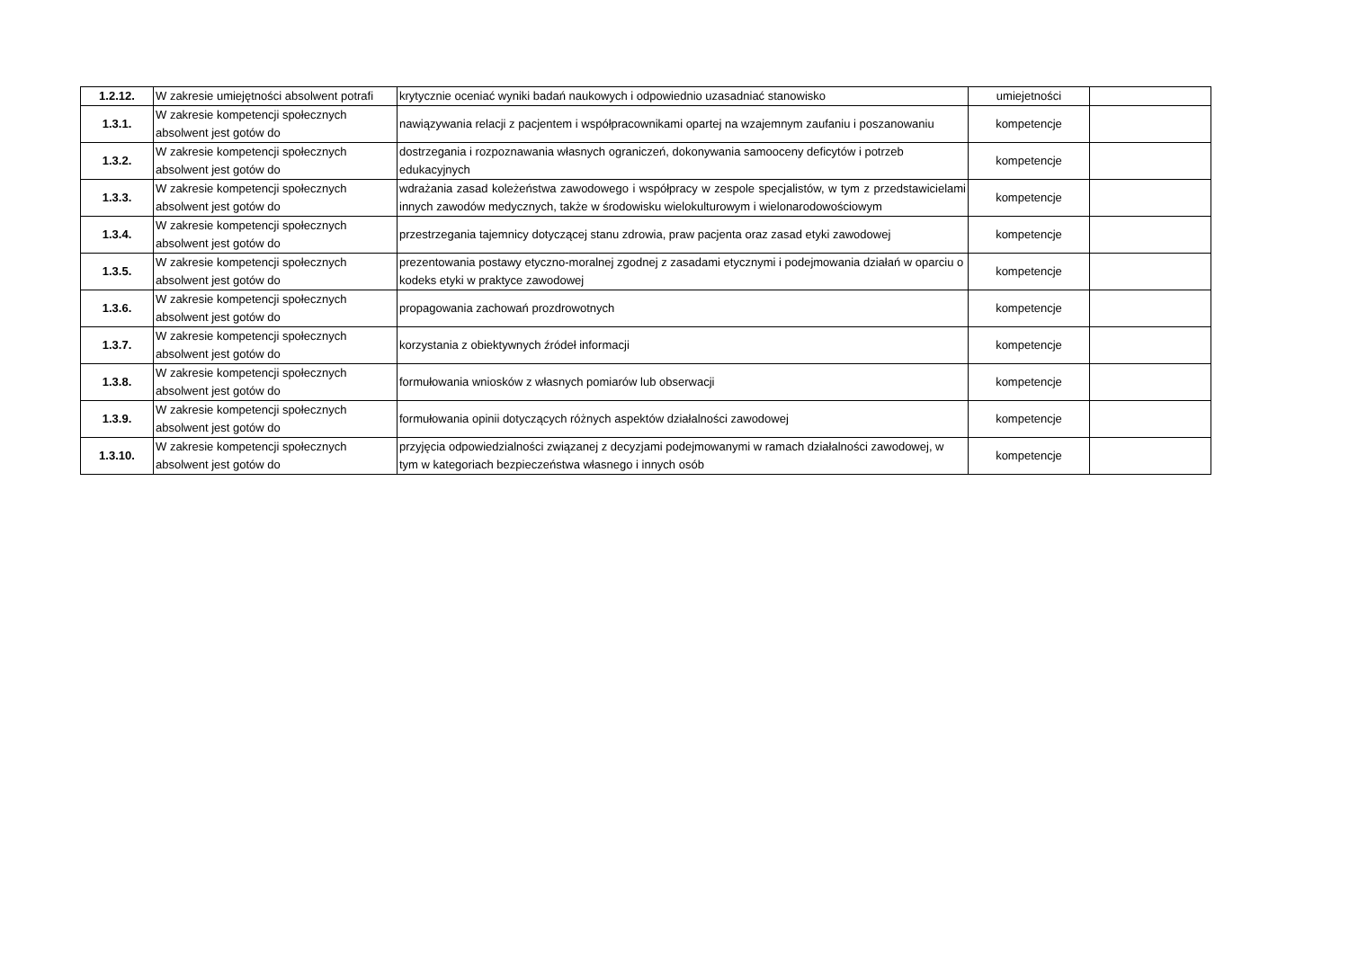| 1.2.12. | W zakresie umiejętności absolwent potrafi | krytycznie oceniać wyniki badań naukowych i odpowiednio uzasadniać stanowisko | umiejetności | |
| 1.3.1. | W zakresie kompetencji społecznych absolwent jest gotów do | nawiązywania relacji z pacjentem i współpracownikami opartej na wzajemnym zaufaniu i poszanowaniu | kompetencje | |
| 1.3.2. | W zakresie kompetencji społecznych absolwent jest gotów do | dostrzegania i rozpoznawania własnych ograniczeń, dokonywania samooceny deficytów i potrzeb edukacyjnych | kompetencje | |
| 1.3.3. | W zakresie kompetencji społecznych absolwent jest gotów do | wdrażania zasad koleżeństwa zawodowego i współpracy w zespole specjalistów, w tym z przedstawicielami innych zawodów medycznych, także w środowisku wielokulturowym i wielonarodowościowym | kompetencje | |
| 1.3.4. | W zakresie kompetencji społecznych absolwent jest gotów do | przestrzegania tajemnicy dotyczącej stanu zdrowia, praw pacjenta oraz zasad etyki zawodowej | kompetencje | |
| 1.3.5. | W zakresie kompetencji społecznych absolwent jest gotów do | prezentowania postawy etyczno-moralnej zgodnej z zasadami etycznymi i podejmowania działań w oparciu o kodeks etyki w praktyce zawodowej | kompetencje | |
| 1.3.6. | W zakresie kompetencji społecznych absolwent jest gotów do | propagowania zachowań prozdrowotnych | kompetencje | |
| 1.3.7. | W zakresie kompetencji społecznych absolwent jest gotów do | korzystania z obiektywnych źródeł informacji | kompetencje | |
| 1.3.8. | W zakresie kompetencji społecznych absolwent jest gotów do | formułowania wniosków z własnych pomiarów lub obserwacji | kompetencje | |
| 1.3.9. | W zakresie kompetencji społecznych absolwent jest gotów do | formułowania opinii dotyczących różnych aspektów działalności zawodowej | kompetencje | |
| 1.3.10. | W zakresie kompetencji społecznych absolwent jest gotów do | przyjęcia odpowiedzialności związanej z decyzjami podejmowanymi w ramach działalności zawodowej, w tym w kategoriach bezpieczeństwa własnego i innych osób | kompetencje | |